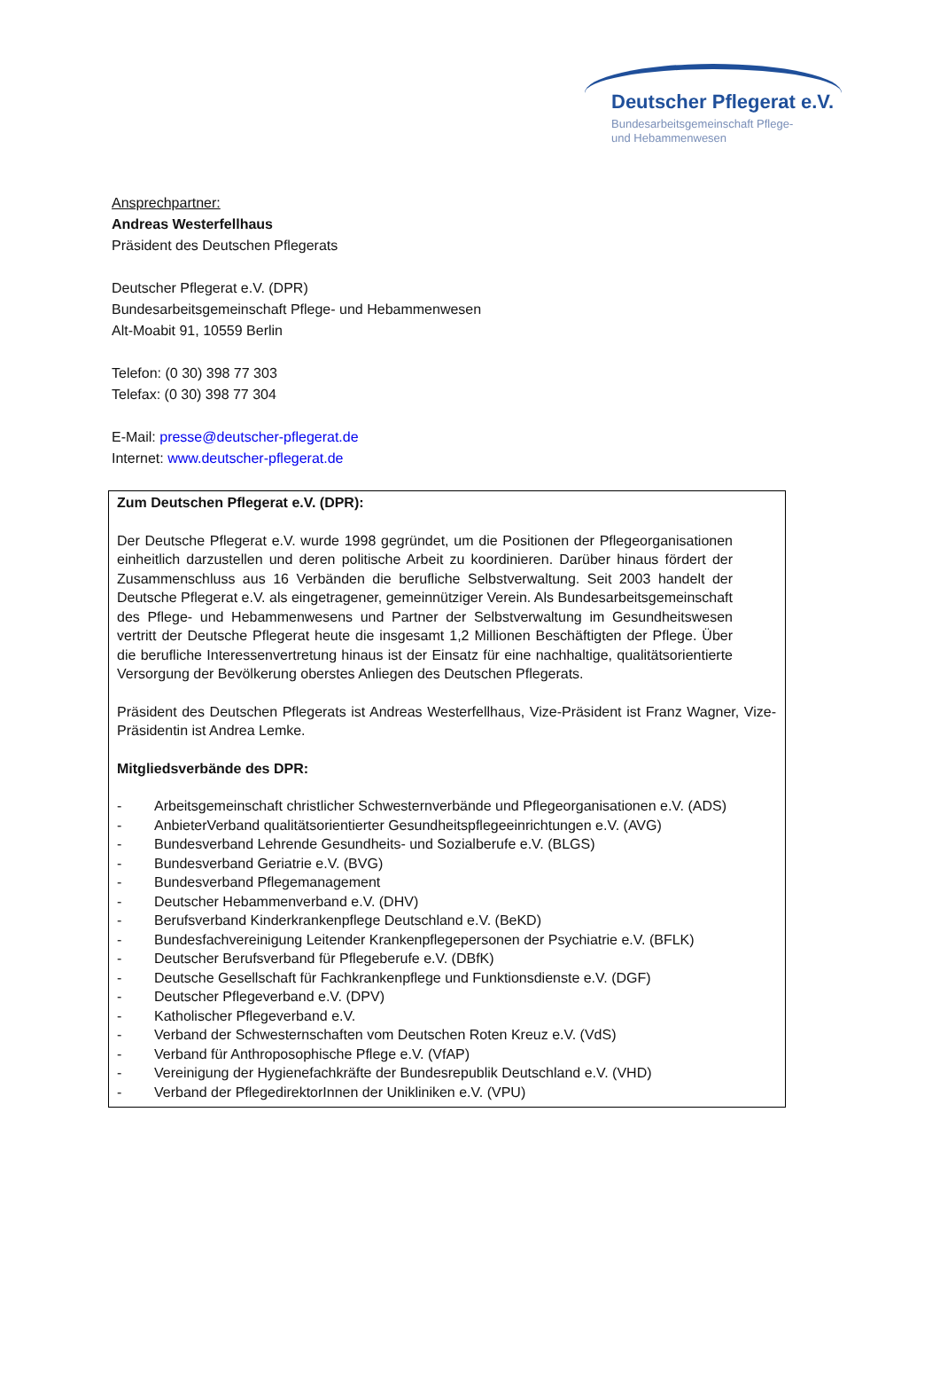Deutscher Pflegerat e.V.
Bundesarbeitsgemeinschaft Pflege-
und Hebammenwesen
Ansprechpartner:
Andreas Westerfellhaus
Präsident des Deutschen Pflegerats
Deutscher Pflegerat e.V. (DPR)
Bundesarbeitsgemeinschaft Pflege- und Hebammenwesen
Alt-Moabit 91, 10559 Berlin
Telefon: (0 30) 398 77 303
Telefax: (0 30) 398 77 304
E-Mail: presse@deutscher-pflegerat.de
Internet: www.deutscher-pflegerat.de
Zum Deutschen Pflegerat e.V. (DPR):
Der Deutsche Pflegerat e.V. wurde 1998 gegründet, um die Positionen der Pflegeorganisationen einheitlich darzustellen und deren politische Arbeit zu koordinieren. Darüber hinaus fördert der Zusammenschluss aus 16 Verbänden die berufliche Selbstverwaltung. Seit 2003 handelt der Deutsche Pflegerat e.V. als eingetragener, gemeinnütziger Verein. Als Bundesarbeitsgemeinschaft des Pflege- und Hebammenwesens und Partner der Selbstverwaltung im Gesundheitswesen vertritt der Deutsche Pflegerat heute die insgesamt 1,2 Millionen Beschäftigten der Pflege. Über die berufliche Interessenvertretung hinaus ist der Einsatz für eine nachhaltige, qualitätsorientierte Versorgung der Bevölkerung oberstes Anliegen des Deutschen Pflegerats.
Präsident des Deutschen Pflegerats ist Andreas Westerfellhaus, Vize-Präsident ist Franz Wagner, Vize-Präsidentin ist Andrea Lemke.
Mitgliedsverbände des DPR:
- Arbeitsgemeinschaft christlicher Schwesternverbände und Pflegeorganisationen e.V. (ADS)
- AnbieterVerband qualitätsorientierter Gesundheitspflegeeinrichtungen e.V. (AVG)
- Bundesverband Lehrende Gesundheits- und Sozialberufe e.V. (BLGS)
- Bundesverband Geriatrie e.V. (BVG)
- Bundesverband Pflegemanagement
- Deutscher Hebammenverband e.V. (DHV)
- Berufsverband Kinderkrankenpflege Deutschland e.V. (BeKD)
- Bundesfachvereinigung Leitender Krankenpflegepersonen der Psychiatrie e.V. (BFLK)
- Deutscher Berufsverband für Pflegeberufe e.V. (DBfK)
- Deutsche Gesellschaft für Fachkrankenpflege und Funktionsdienste e.V. (DGF)
- Deutscher Pflegeverband e.V. (DPV)
- Katholischer Pflegeverband e.V.
- Verband der Schwesternschaften vom Deutschen Roten Kreuz e.V. (VdS)
- Verband für Anthroposophische Pflege e.V. (VfAP)
- Vereinigung der Hygienefachkräfte der Bundesrepublik Deutschland e.V. (VHD)
- Verband der PflegedirektorInnen der Unikliniken e.V. (VPU)